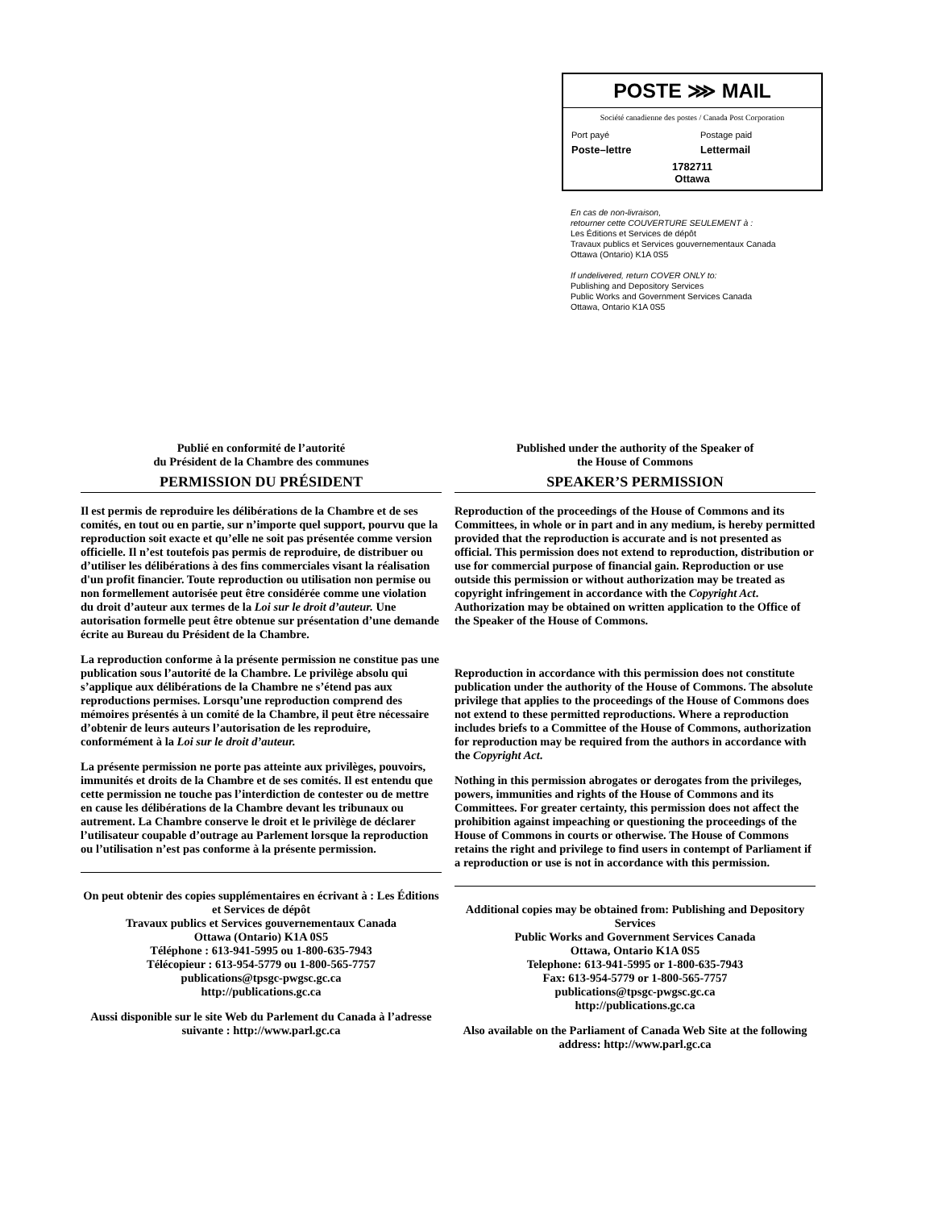POSTE ⋙ MAIL
Société canadienne des postes / Canada Post Corporation
Port payé
Poste–lettre
Postage paid
Lettermail
1782711
Ottawa
En cas de non-livraison,
retourner cette COUVERTURE SEULEMENT à :
Les Éditions et Services de dépôt
Travaux publics et Services gouvernementaux Canada
Ottawa (Ontario) K1A 0S5
If undelivered, return COVER ONLY to:
Publishing and Depository Services
Public Works and Government Services Canada
Ottawa, Ontario K1A 0S5
Publié en conformité de l’autorité
du Président de la Chambre des communes
PERMISSION DU PRÉSIDENT
Il est permis de reproduire les délibérations de la Chambre et de ses comités, en tout ou en partie, sur n’importe quel support, pourvu que la reproduction soit exacte et qu’elle ne soit pas présentée comme version officielle. Il n’est toutefois pas permis de reproduire, de distribuer ou d’utiliser les délibérations à des fins commerciales visant la réalisation d'un profit financier. Toute reproduction ou utilisation non permise ou non formellement autorisée peut être considérée comme une violation du droit d’auteur aux termes de la Loi sur le droit d’auteur. Une autorisation formelle peut être obtenue sur présentation d’une demande écrite au Bureau du Président de la Chambre.
La reproduction conforme à la présente permission ne constitue pas une publication sous l’autorité de la Chambre. Le privilège absolu qui s’applique aux délibérations de la Chambre ne s’étend pas aux reproductions permises. Lorsqu’une reproduction comprend des mémoires présentés à un comité de la Chambre, il peut être nécessaire d’obtenir de leurs auteurs l’autorisation de les reproduire, conformément à la Loi sur le droit d’auteur.
La présente permission ne porte pas atteinte aux privilèges, pouvoirs, immunités et droits de la Chambre et de ses comités. Il est entendu que cette permission ne touche pas l’interdiction de contester ou de mettre en cause les délibérations de la Chambre devant les tribunaux ou autrement. La Chambre conserve le droit et le privilège de déclarer l’utilisateur coupable d’outrage au Parlement lorsque la reproduction ou l’utilisation n’est pas conforme à la présente permission.
On peut obtenir des copies supplémentaires en écrivant à : Les Éditions et Services de dépôt
Travaux publics et Services gouvernementaux Canada
Ottawa (Ontario) K1A 0S5
Téléphone : 613-941-5995 ou 1-800-635-7943
Télécopieur : 613-954-5779 ou 1-800-565-7757
publications@tpsgc-pwgsc.gc.ca
http://publications.gc.ca
Aussi disponible sur le site Web du Parlement du Canada à l’adresse suivante : http://www.parl.gc.ca
Published under the authority of the Speaker of
the House of Commons
SPEAKER’S PERMISSION
Reproduction of the proceedings of the House of Commons and its Committees, in whole or in part and in any medium, is hereby permitted provided that the reproduction is accurate and is not presented as official. This permission does not extend to reproduction, distribution or use for commercial purpose of financial gain. Reproduction or use outside this permission or without authorization may be treated as copyright infringement in accordance with the Copyright Act. Authorization may be obtained on written application to the Office of the Speaker of the House of Commons.
Reproduction in accordance with this permission does not constitute publication under the authority of the House of Commons. The absolute privilege that applies to the proceedings of the House of Commons does not extend to these permitted reproductions. Where a reproduction includes briefs to a Committee of the House of Commons, authorization for reproduction may be required from the authors in accordance with the Copyright Act.
Nothing in this permission abrogates or derogates from the privileges, powers, immunities and rights of the House of Commons and its Committees. For greater certainty, this permission does not affect the prohibition against impeaching or questioning the proceedings of the House of Commons in courts or otherwise. The House of Commons retains the right and privilege to find users in contempt of Parliament if a reproduction or use is not in accordance with this permission.
Additional copies may be obtained from: Publishing and Depository Services
Public Works and Government Services Canada
Ottawa, Ontario K1A 0S5
Telephone: 613-941-5995 or 1-800-635-7943
Fax: 613-954-5779 or 1-800-565-7757
publications@tpsgc-pwgsc.gc.ca
http://publications.gc.ca
Also available on the Parliament of Canada Web Site at the following address: http://www.parl.gc.ca